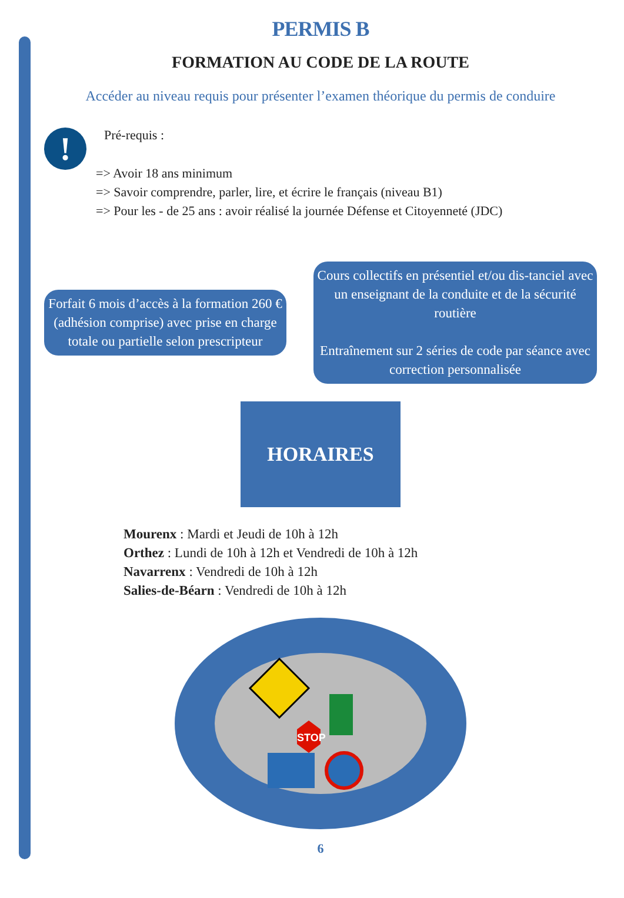PERMIS B
FORMATION AU CODE DE LA ROUTE
Accéder au niveau requis pour présenter l’examen théorique du permis de conduire
!
Pré-requis :
=> Avoir 18 ans minimum
=> Savoir comprendre, parler, lire, et écrire le français (niveau B1)
=> Pour les - de 25 ans : avoir réalisé la journée Défense et Citoyenneté (JDC)
Forfait 6 mois d’accès à la formation 260 € (adhésion comprise) avec prise en charge totale ou partielle selon prescripteur
Cours collectifs en présentiel et/ou dis-tanciel avec un enseignant de la conduite et de la sécurité routière
Entraînement sur 2 séries de code par séance avec correction personnalisée
HORAIRES
Mourenx : Mardi et Jeudi de 10h à 12h
Orthez : Lundi de 10h à 12h et Vendredi de 10h à 12h
Navarrenx : Vendredi de 10h à 12h
Salies-de-Béarn : Vendredi de 10h à 12h
STOP
6